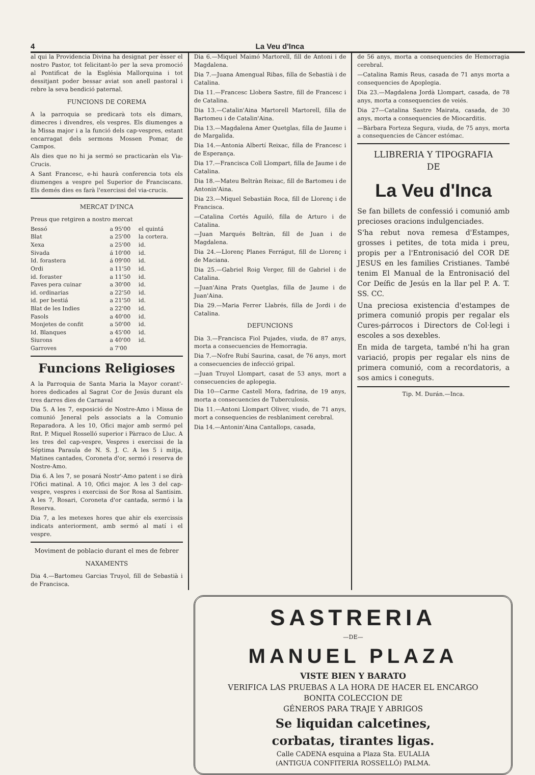4 La Veu d'Inca
al qui la Providencia Divina ha designat per èsser el nostro Pastor, tot felicitant-lo per la seva promoció al Pontificat de la Església Mallorquina i tot dessitjant poder bessar aviat son anell pastoral i rebre la seva bendició paternal.
FUNCIONS DE COREMA
A la parroquia se predicarà tots els dimars, dimecres i divendres, els vespres. Els diumenges a la Missa major i a la funció dels cap-vespres, estant encarragat dels sermons Mossen Pomar, de Campos.
Als dies que no hi ja sermó se practicaràn els Via-Crucis.
A Sant Francesc, e-hi haurà conferencia tots els diumenges a vespre pel Superior de Franciscans. Els demés dies es farà l'exercissi del via-crucis.
MERCAT D'INCA
Preus que retgiren a nostro mercat
| Bessó | a | 95'00 | el quintá |
| Blat | a | 25'00 | la cortera. |
| Xexa | a | 25'00 | id. |
| Sivada | á | 10'00 | id. |
| Id. forastera | á | 09'00 | id. |
| Ordi | a | 11'50 | id. |
| id. foraster | a | 11'50 | id. |
| Faves pera cuinar | a | 30'00 | id. |
| id. ordinarias | a | 22'50 | id. |
| id. per bestiá | a | 21'50 | id. |
| Blat de les Indies | a | 22'00 | id. |
| Fasols | a | 40'00 | id. |
| Monjetes de confit | a | 50'00 | id. |
| Id. Blanques | a | 45'00 | id. |
| Siurons | a | 40'00 | id. |
| Garroves | a | 7'00 | |
Funcions Religioses
A la Parroquia de Santa Maria la Mayor corant'-hores dedicades al Sagrat Cor de Jesús durant els tres darres dies de Carnaval
Dia 5. A les 7, esposició de Nostre-Amo i Missa de comunió Jeneral pels associats a la Comunio Reparadora. A les 10, Ofici major amb sermó pel Rnt. P. Miquel Rosselló superior i Pàrraco de Lluc. A les tres del cap-vespre, Vespres i exercissi de la Séptima Paraula de N. S. J. C. A les 5 i mitja, Matines cantades, Coroneta d'or, sermó i reserva de Nostre-Amo.
Dia 6. A les 7, se posará Nostr'-Amo patent i se dirà l'Ofici matinal. A 10, Ofici major. A les 3 del cap-vespre, vespres i exercissi de Sor Rosa al Santisim. A les 7, Rosari, Coroneta d'or cantada, sermó i la Reserva.
Dia 7, a les metexes hores que ahir els exercissis indicats anteriorment, amb sermó al matí i el vespre.
Moviment de poblacio durant el mes de febrer
NAXAMENTS
Dia 4.—Bartomeu Garcias Truyol, fill de Sebastià i de Francisca.
Dia 6.—Miquel Maimó Martorell, fill de Antoni i de Magdalena.
Dia 7.—Juana Amengual Ribas, filla de Sebastià i de Catalina.
Dia 11.—Francesc Llobera Sastre, fill de Francesc i de Catalina.
Dia 13.—Catalin'Aina Martorell Martorell, filla de Bartomeu i de Catalin'Aina.
Dia 13.—Magdalena Amer Quetglas, filla de Jaume i de Margalida.
Dia 14.—Antonia Albertí Reixac, filla de Francesc i de Esperança.
Dia 17.—Francisca Coll Llompart, filla de Jaume i de Catalina.
Dia 18.—Mateu Beltràn Reixac, fill de Bartomeu i de Antonin'Aina.
Dia 23.—Miquel Sebastián Roca, fill de Llorenç i de Francisca.
—Catalina Cortés Aguiló, filla de Arturo i de Catalina.
—Juan Marqués Beltràn, fill de Juan i de Magdalena.
Dia 24.—Llorenç Planes Ferrágut, fill de Llorenç i de Maciana.
Dia 25.—Gabriel Roig Verger, fill de Gabriel i de Catalina.
—Juan'Aina Prats Quetglas, filla de Jaume i de Juan'Aina.
Dia 29.—Maria Ferrer Llabrés, filla de Jordi i de Catalina.
DEFUNCIONS
Dia 3.—Francisca Fiol Pujades, viuda, de 87 anys, morta a consecuencies de Hemorragia.
Dia 7.—Nofre Rubí Saurina, casat, de 76 anys, mort a consecuencies de infecció gripal.
—Juan Truyol Llompart, casat de 53 anys, mort a consecuencies de aplopegia.
Dia 10—Carme Castell Mora, fadrina, de 19 anys, morta a consecuencies de Tuberculosis.
Dia 11.—Antoni Llompart Oliver, viudo, de 71 anys, mort a consequencies de resblaniment cerebral.
Dia 14.—Antonin'Aina Cantallops, casada,
de 56 anys, morta a consequencies de Hemorragia cerebral.
—Catalina Ramis Reus, casada de 71 anys morta a consequencies de Apoplegia.
Dia 23.—Magdalena Jordà Llompart, casada, de 78 anys, morta a consequencies de veiés.
Dia 27—Catalina Sastre Mairata, casada, de 30 anys, morta a consequencies de Miocarditis.
—Bàrbara Forteza Segura, viuda, de 75 anys, morta a consequencies de Càncer estómac.
LLIBRERIA Y TIPOGRAFIA
DE
La Veu d'Inca
Se fan billets de confessió i comunió amb precioses oracions indulgenciades.
S'ha rebut nova remesa d'Estampes, grosses i petites, de tota mida i preu, propis per a l'Entronisació del COR DE JESUS en les families Cristianes. També tenim El Manual de la Entronisació del Cor Deífic de Jesús en la llar pel P. A. T. SS. CC.
Una preciosa existencia d'estampes de primera comunió propis per regalar els Cures-párrocos i Directors de Col·legi i escoles a sos dexebles.
En mida de targeta, també n'hi ha gran variació, propis per regalar els nins de primera comunió, com a recordatoris, a sos amics i coneguts.
Tip. M. Durán.—Inca.
SASTRERIA
—DE—
MANUEL PLAZA
VISTE BIEN Y BARATO
VERIFICA LAS PRUEBAS A LA HORA DE HACER EL ENCARGO
BONITA COLECCION DE
GÉNEROS PARA TRAJE Y ABRIGOS
Se liquidan calcetines,
corbatas, tirantes ligas.
Calle CADENA esquina a Plaza Sta. EULALIA
(ANTIGUA CONFITERIA ROSSELLÓ) PALMA.